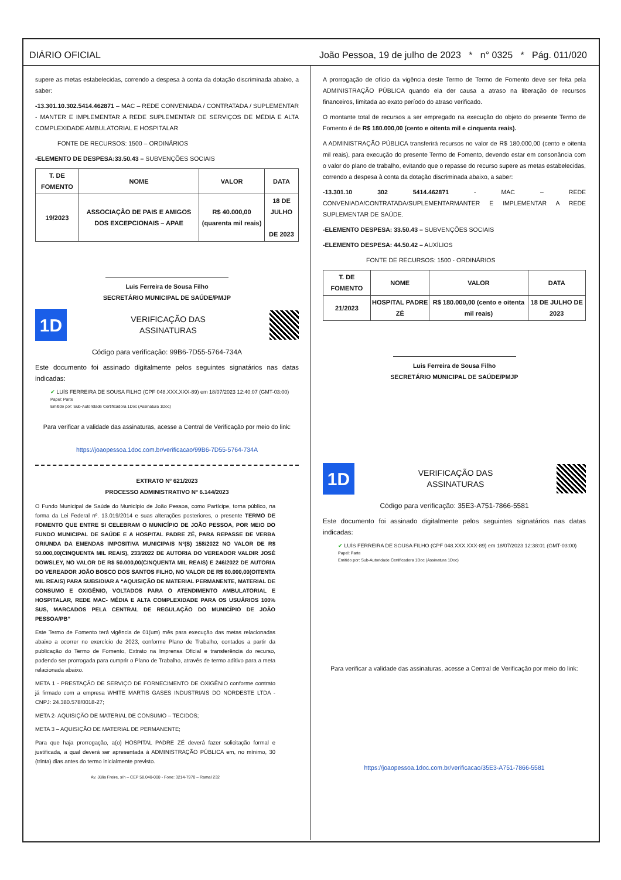DIÁRIO OFICIAL João Pessoa, 19 de julho de 2023 * n° 0325 * Pág. 011/020
supere as metas estabelecidas, correndo a despesa à conta da dotação discriminada abaixo, a saber:
-13.301.10.302.5414.462871 – MAC – REDE CONVENIADA / CONTRATADA / SUPLEMENTAR - MANTER E IMPLEMENTAR A REDE SUPLEMENTAR DE SERVIÇOS DE MÉDIA E ALTA COMPLEXIDADE AMBULATORIAL E HOSPITALAR
FONTE DE RECURSOS: 1500 – ORDINÁRIOS
-ELEMENTO DE DESPESA:33.50.43 – SUBVENÇÕES SOCIAIS
| T. DE FOMENTO | NOME | VALOR | DATA |
| --- | --- | --- | --- |
| 19/2023 | ASSOCIAÇÃO DE PAIS E AMIGOS DOS EXCEPCIONAIS – APAE | R$ 40.000,00 (quarenta mil reais) | 18 DE JULHO DE 2023 |
Luis Ferreira de Sousa Filho
SECRETÁRIO MUNICIPAL DE SAÚDE/PMJP
1D
VERIFICAÇÃO DAS
ASSINATURAS
Código para verificação: 99B6-7D55-5764-734A
Este documento foi assinado digitalmente pelos seguintes signatários nas datas indicadas:
✔ LUÍS FERREIRA DE SOUSA FILHO (CPF 048.XXX.XXX-89) em 18/07/2023 12:40:07 (GMT-03:00)
Papel: Parte
Emitido por: Sub-Autoridade Certificadora 1Doc (Assinatura 1Doc)
Para verificar a validade das assinaturas, acesse a Central de Verificação por meio do link:
https://joaopessoa.1doc.com.br/verificacao/99B6-7D55-5764-734A
EXTRATO Nº 621/2023
PROCESSO ADMINISTRATIVO Nº 6.144/2023
O Fundo Municipal de Saúde do Município de João Pessoa, como Partícipe, torna público, na forma da Lei Federal nº. 13.019/2014 e suas alterações posteriores, o presente TERMO DE FOMENTO QUE ENTRE SI CELEBRAM O MUNICÍPIO DE JOÃO PESSOA, POR MEIO DO FUNDO MUNICIPAL DE SAÚDE E A HOSPITAL PADRE ZÉ, PARA REPASSE DE VERBA ORIUNDA DA EMENDAS IMPOSITIVA MUNICIPAIS Nº(S) 158/2022 NO VALOR DE R$ 50.000,00(CINQUENTA MIL REAIS), 233/2022 DE AUTORIA DO VEREADOR VALDIR JOSÉ DOWSLEY, NO VALOR DE R$ 50.000,00(CINQUENTA MIL REAIS) E 246/2022 DE AUTORIA DO VEREADOR JOÃO BOSCO DOS SANTOS FILHO, NO VALOR DE R$ 80.000,00(OITENTA MIL REAIS) PARA SUBSIDIAR A “AQUISIÇÃO DE MATERIAL PERMANENTE, MATERIAL DE CONSUMO E OXIGÊNIO, VOLTADOS PARA O ATENDIMENTO AMBULATORIAL E HOSPITALAR, REDE MAC- MÉDIA E ALTA COMPLEXIDADE PARA OS USUÁRIOS 100% SUS, MARCADOS PELA CENTRAL DE REGULAÇÃO DO MUNICÍPIO DE JOÃO PESSOA/PB”
Este Termo de Fomento terá vigência de 01(um) mês para execução das metas relacionadas abaixo a ocorrer no exercício de 2023, conforme Plano de Trabalho, contados a partir da publicação do Termo de Fomento, Extrato na Imprensa Oficial e transferência do recurso, podendo ser prorrogada para cumprir o Plano de Trabalho, através de termo aditivo para a meta relacionada abaixo.
META 1 - PRESTAÇÃO DE SERVIÇO DE FORNECIMENTO DE OXIGÊNIO conforme contrato já firmado com a empresa WHITE MARTIS GASES INDUSTRIAIS DO NORDESTE LTDA - CNPJ: 24.380.578/0018-27;
META 2- AQUISIÇÃO DE MATERIAL DE CONSUMO – TECIDOS;
META 3 – AQUISIÇÃO DE MATERIAL DE PERMANENTE;
Para que haja prorrogação, a(o) HOSPITAL PADRE ZÉ deverá fazer solicitação formal e justificada, a qual deverá ser apresentada à ADMINISTRAÇÃO PÚBLICA em, no mínimo, 30 (trinta) dias antes do termo inicialmente previsto.
Av. Júlia Freire, s/n – CEP 58.040-000 - Fone: 3214-7970 – Ramal 232
A prorrogação de ofício da vigência deste Termo de Termo de Fomento deve ser feita pela ADMINISTRAÇÃO PÚBLICA quando ela der causa a atraso na liberação de recursos financeiros, limitada ao exato período do atraso verificado.
O montante total de recursos a ser empregado na execução do objeto do presente Termo de Fomento é de R$ 180.000,00 (cento e oitenta mil e cinquenta reais).
A ADMINISTRAÇÃO PÚBLICA transferirá recursos no valor de R$ 180.000,00 (cento e oitenta mil reais), para execução do presente Termo de Fomento, devendo estar em consonância com o valor do plano de trabalho, evitando que o repasse do recurso supere as metas estabelecidas, correndo a despesa à conta da dotação discriminada abaixo, a saber:
-13.301.10 302 5414.462871 - MAC – REDE CONVENIADA/CONTRATADA/SUPLEMENTARMANTER E IMPLEMENTAR A REDE SUPLEMENTAR DE SAÚDE.
-ELEMENTO DESPESA: 33.50.43 – SUBVENÇÕES SOCIAIS
-ELEMENTO DESPESA: 44.50.42 – AUXÍLIOS
FONTE DE RECURSOS: 1500 - ORDINÁRIOS
| T. DE FOMENTO | NOME | VALOR | DATA |
| --- | --- | --- | --- |
| 21/2023 | HOSPITAL PADRE ZÉ | R$ 180.000,00 (cento e oitenta mil reais) | 18 DE JULHO DE 2023 |
Luis Ferreira de Sousa Filho
SECRETÁRIO MUNICIPAL DE SAÚDE/PMJP
1D
VERIFICAÇÃO DAS
ASSINATURAS
Código para verificação: 35E3-A751-7866-5581
Este documento foi assinado digitalmente pelos seguintes signatários nas datas indicadas:
✔ LUÍS FERREIRA DE SOUSA FILHO (CPF 048.XXX.XXX-89) em 18/07/2023 12:38:01 (GMT-03:00)
Papel: Parte
Emitido por: Sub-Autoridade Certificadora 1Doc (Assinatura 1Doc)
Para verificar a validade das assinaturas, acesse a Central de Verificação por meio do link:
https://joaopessoa.1doc.com.br/verificacao/35E3-A751-7866-5581